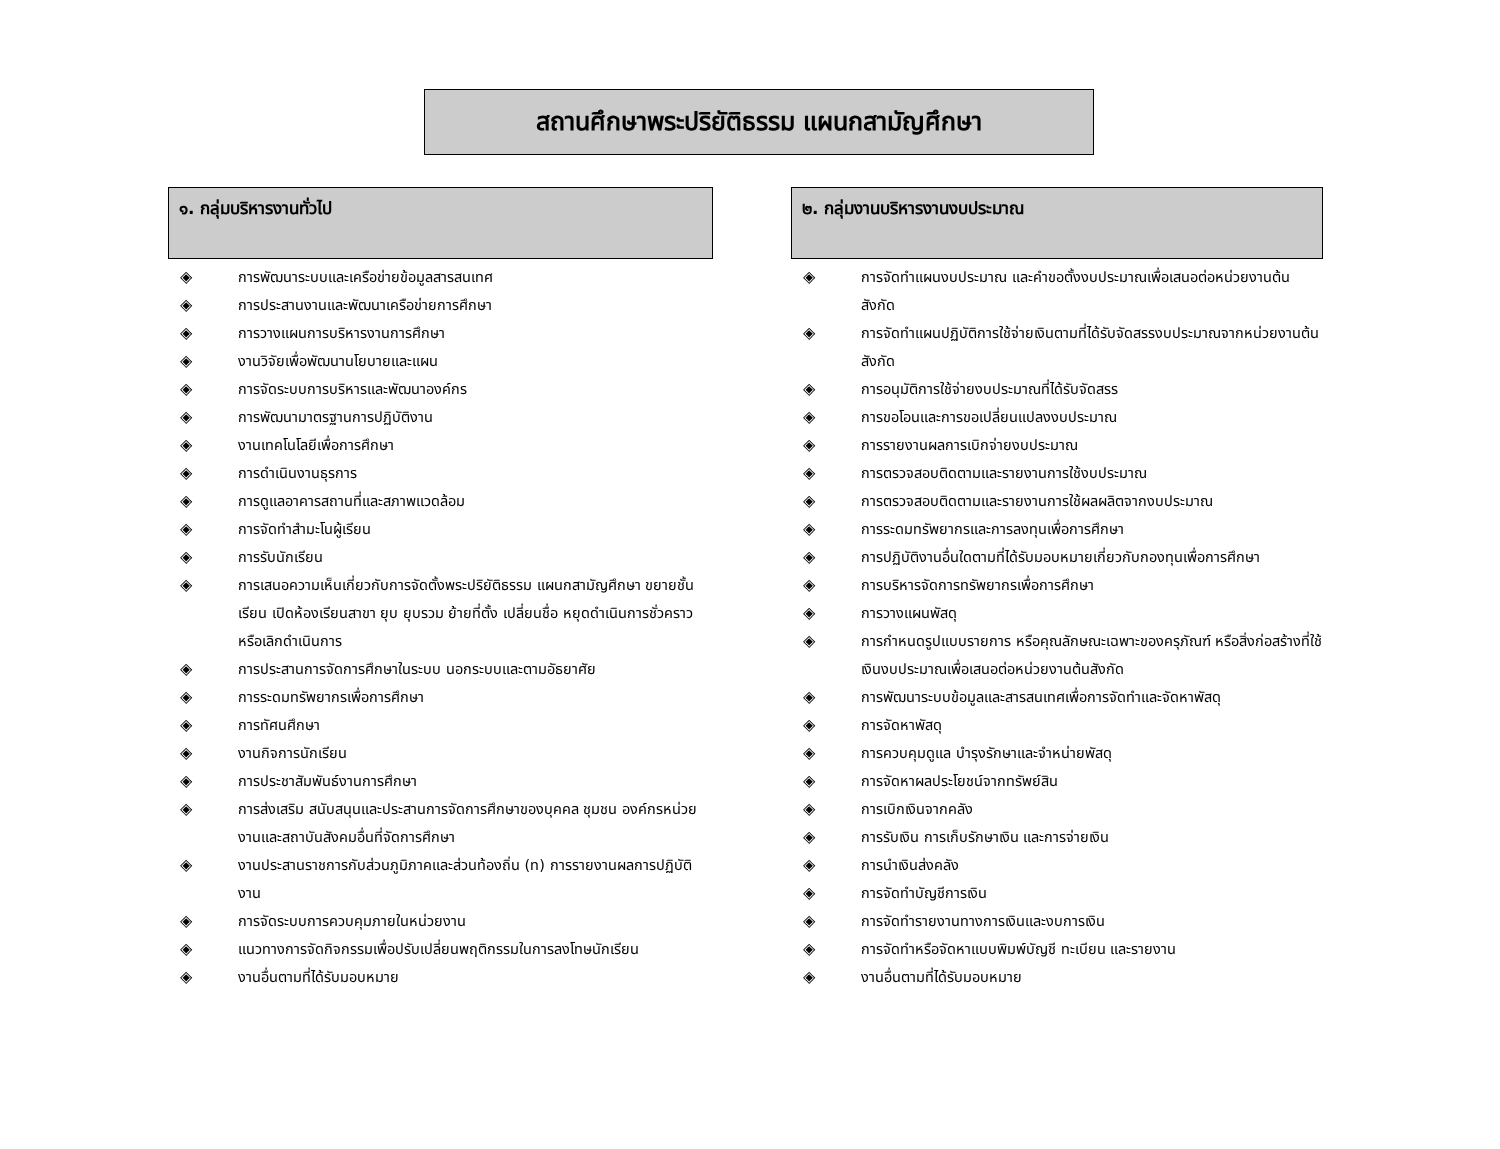สถานศึกษาพระปริยัติธรรม แผนกสามัญศึกษา
๑. กลุ่มบริหารงานทั่วไป
◈ การพัฒนาระบบและเครือข่ายข้อมูลสารสนเทศ
◈ การประสานงานและพัฒนาเครือข่ายการศึกษา
◈ การวางแผนการบริหารงานการศึกษา
◈ งานวิจัยเพื่อพัฒนานโยบายและแผน
◈ การจัดระบบการบริหารและพัฒนาองค์กร
◈ การพัฒนามาตรฐานการปฏิบัติงาน
◈ งานเทคโนโลยีเพื่อการศึกษา
◈ การดำเนินงานธุรการ
◈ การดูแลอาคารสถานที่และสภาพแวดล้อม
◈ การจัดทำสำมะโนผู้เรียน
◈ การรับนักเรียน
◈ การเสนอความเห็นเกี่ยวกับการจัดตั้งพระปริยัติธรรม แผนกสามัญศึกษา ขยายชั้นเรียน เปิดห้องเรียนสาขา ยุบ ยุบรวม ย้ายที่ตั้ง เปลี่ยนชื่อ หยุดดำเนินการชั่วคราวหรือเลิกดำเนินการ
◈ การประสานการจัดการศึกษาในระบบ นอกระบบและตามอัธยาศัย
◈ การระดมทรัพยากรเพื่อการศึกษา
◈ การทัศนศึกษา
◈ งานกิจการนักเรียน
◈ การประชาสัมพันธ์งานการศึกษา
◈ การส่งเสริม สนับสนุนและประสานการจัดการศึกษาของบุคคล ชุมชน องค์กรหน่วยงานและสถาบันสังคมอื่นที่จัดการศึกษา
◈ งานประสานราชการกับส่วนภูมิภาคและส่วนท้องถิ่น (ท) การรายงานผลการปฏิบัติงาน
◈ การจัดระบบการควบคุมภายในหน่วยงาน
◈ แนวทางการจัดกิจกรรมเพื่อปรับเปลี่ยนพฤติกรรมในการลงโทษนักเรียน
◈ งานอื่นตามที่ได้รับมอบหมาย
๒. กลุ่มงานบริหารงานงบประมาณ
◈ การจัดทำแผนงบประมาณ และคำขอตั้งงบประมาณเพื่อเสนอต่อหน่วยงานต้นสังกัด
◈ การจัดทำแผนปฏิบัติการใช้จ่ายเงินตามที่ได้รับจัดสรรงบประมาณจากหน่วยงานต้นสังกัด
◈ การอนุมัติการใช้จ่ายงบประมาณที่ได้รับจัดสรร
◈ การขอโอนและการขอเปลี่ยนแปลงงบประมาณ
◈ การรายงานผลการเบิกจ่ายงบประมาณ
◈ การตรวจสอบติดตามและรายงานการใช้งบประมาณ
◈ การตรวจสอบติดตามและรายงานการใช้ผลผลิตจากงบประมาณ
◈ การระดมทรัพยากรและการลงทุนเพื่อการศึกษา
◈ การปฏิบัติงานอื่นใดตามที่ได้รับมอบหมายเกี่ยวกับกองทุนเพื่อการศึกษา
◈ การบริหารจัดการทรัพยากรเพื่อการศึกษา
◈ การวางแผนพัสดุ
◈ การกำหนดรูปแบบรายการ หรือคุณลักษณะเฉพาะของครุภัณฑ์ หรือสิ่งก่อสร้างที่ใช้เงินงบประมาณเพื่อเสนอต่อหน่วยงานต้นสังกัด
◈ การพัฒนาระบบข้อมูลและสารสนเทศเพื่อการจัดทำและจัดหาพัสดุ
◈ การจัดหาพัสดุ
◈ การควบคุมดูแล บำรุงรักษาและจำหน่ายพัสดุ
◈ การจัดหาผลประโยชน์จากทรัพย์สิน
◈ การเบิกเงินจากคลัง
◈ การรับเงิน การเก็บรักษาเงิน และการจ่ายเงิน
◈ การนำเงินส่งคลัง
◈ การจัดทำบัญชีการเงิน
◈ การจัดทำรายงานทางการเงินและงบการเงิน
◈ การจัดทำหรือจัดหาแบบพิมพ์บัญชี ทะเบียน และรายงาน
◈ งานอื่นตามที่ได้รับมอบหมาย